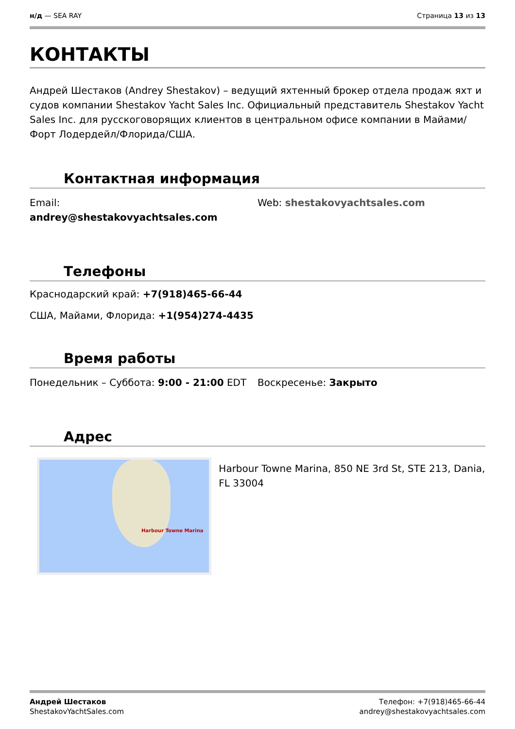н/д — SEA RAY Страница 13 из 13
КОНТАКТЫ
Андрей Шестаков (Andrey Shestakov) – ведущий яхтенный брокер отдела продаж яхт и судов компании Shestakov Yacht Sales Inc. Официальный представитель Shestakov Yacht Sales Inc. для русскоговорящих клиентов в центральном офисе компании в Майами/Форт Лодердейл/Флорида/США.
Контактная информация
Email:
andrey@shestakovyachtsales.com
Web: shestakovyachtsales.com
Телефоны
Краснодарский край: +7(918)465-66-44
США, Майами, Флорида: +1(954)274-4435
Время работы
Понедельник – Суббота: 9:00 - 21:00 EDT Воскресенье: Закрыто
Адрес
Harbour Towne Marina
Harbour Towne Marina, 850 NE 3rd St, STE 213, Dania, FL 33004
Андрей Шестаков
ShestakovYachtSales.com
Телефон: +7(918)465-66-44
andrey@shestakovyachtsales.com